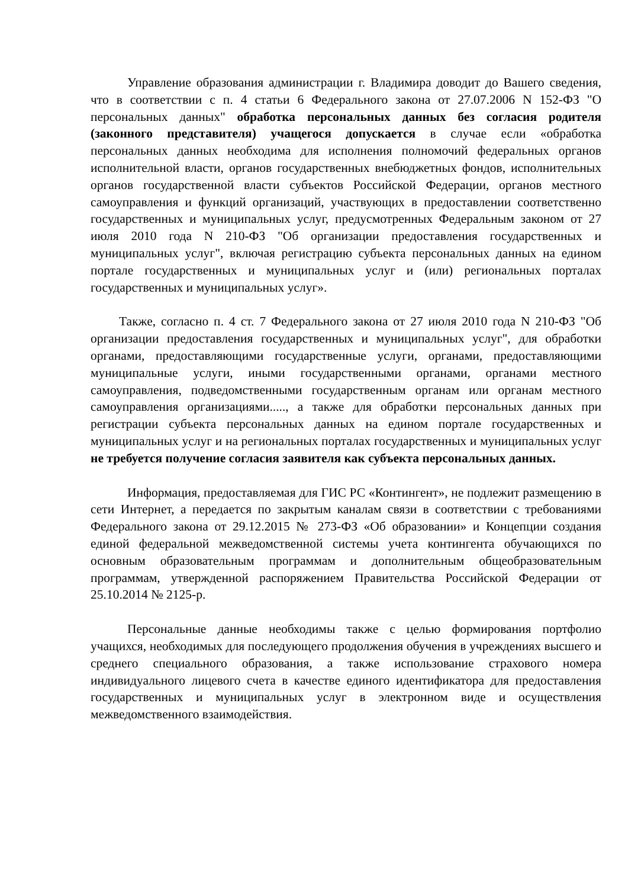Управление образования администрации г. Владимира доводит до Вашего сведения, что в соответствии с п. 4 статьи 6 Федерального закона от 27.07.2006 N 152-ФЗ "О персональных данных" обработка персональных данных без согласия родителя (законного представителя) учащегося допускается в случае если «обработка персональных данных необходима для исполнения полномочий федеральных органов исполнительной власти, органов государственных внебюджетных фондов, исполнительных органов государственной власти субъектов Российской Федерации, органов местного самоуправления и функций организаций, участвующих в предоставлении соответственно государственных и муниципальных услуг, предусмотренных Федеральным законом от 27 июля 2010 года N 210-ФЗ "Об организации предоставления государственных и муниципальных услуг", включая регистрацию субъекта персональных данных на едином портале государственных и муниципальных услуг и (или) региональных порталах государственных и муниципальных услуг».
Также, согласно п. 4 ст. 7 Федерального закона от 27 июля 2010 года N 210-ФЗ "Об организации предоставления государственных и муниципальных услуг", для обработки органами, предоставляющими государственные услуги, органами, предоставляющими муниципальные услуги, иными государственными органами, органами местного самоуправления, подведомственными государственным органам или органам местного самоуправления организациями....., а также для обработки персональных данных при регистрации субъекта персональных данных на едином портале государственных и муниципальных услуг и на региональных порталах государственных и муниципальных услуг не требуется получение согласия заявителя как субъекта персональных данных.
Информация, предоставляемая для ГИС РС «Контингент», не подлежит размещению в сети Интернет, а передается по закрытым каналам связи в соответствии с требованиями Федерального закона от 29.12.2015 № 273-ФЗ «Об образовании» и Концепции создания единой федеральной межведомственной системы учета контингента обучающихся по основным образовательным программам и дополнительным общеобразовательным программам, утвержденной распоряжением Правительства Российской Федерации от 25.10.2014 № 2125-р.
Персональные данные необходимы также с целью формирования портфолио учащихся, необходимых для последующего продолжения обучения в учреждениях высшего и среднего специального образования, а также использование страхового номера индивидуального лицевого счета в качестве единого идентификатора для предоставления государственных и муниципальных услуг в электронном виде и осуществления межведомственного взаимодействия.